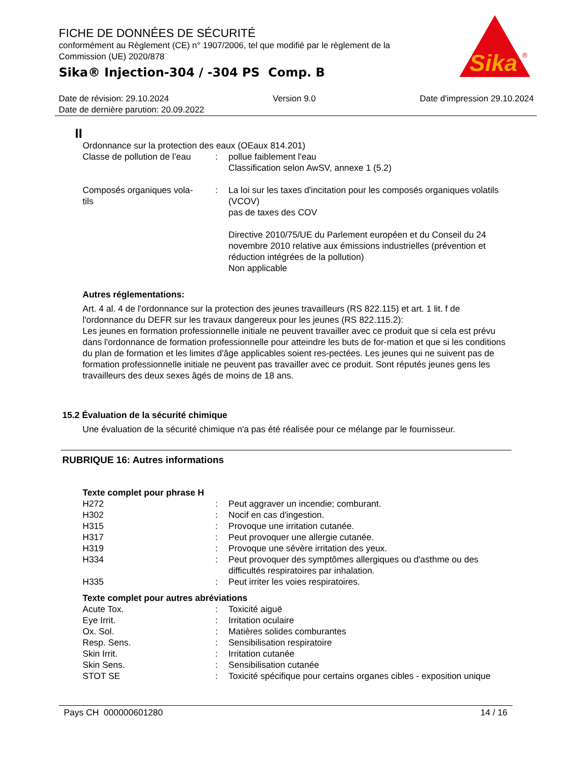FICHE DE DONNÉES DE SÉCURITÉ
conformément au Règlement (CE) n° 1907/2006, tel que modifié par le règlement de la Commission (UE) 2020/878
Sika® Injection-304 / -304 PS Comp. B
Sika
®
Date de révision: 29.10.2024 Version 9.0 Date d'impression 29.10.2024
Date de dernière parution: 20.09.2022
II
Ordonnance sur la protection des eaux (OEaux 814.201)
| Classe de pollution de l’eau | : | pollue faiblement l'eau Classification selon AwSV, annexe 1 (5.2) |
| Composés organiques vola- tils | : | La loi sur les taxes d'incitation pour les composés organiques volatils (VCOV) pas de taxes des COV Directive 2010/75/UE du Parlement européen et du Conseil du 24 novembre 2010 relative aux émissions industrielles (prévention et réduction intégrées de la pollution) Non applicable |
Autres réglementations:
Art. 4 al. 4 de l'ordonnance sur la protection des jeunes travailleurs (RS 822.115) et art. 1 lit. f de l'ordonnance du DEFR sur les travaux dangereux pour les jeunes (RS 822.115.2):
Les jeunes en formation professionnelle initiale ne peuvent travailler avec ce produit que si cela est prévu dans l'ordonnance de formation professionnelle pour atteindre les buts de for-mation et que si les conditions du plan de formation et les limites d'âge applicables soient res-pectées. Les jeunes qui ne suivent pas de formation professionnelle initiale ne peuvent pas travailler avec ce produit. Sont réputés jeunes gens les travailleurs des deux sexes âgés de moins de 18 ans.
15.2 Évaluation de la sécurité chimique
Une évaluation de la sécurité chimique n'a pas été réalisée pour ce mélange par le fournisseur.
RUBRIQUE 16: Autres informations
Texte complet pour phrase H
| H272 | : | Peut aggraver un incendie; comburant. |
| H302 | : | Nocif en cas d'ingestion. |
| H315 | : | Provoque une irritation cutanée. |
| H317 | : | Peut provoquer une allergie cutanée. |
| H319 | : | Provoque une sévère irritation des yeux. |
| H334 | : | Peut provoquer des symptômes allergiques ou d'asthme ou des difficultés respiratoires par inhalation. |
| H335 | : | Peut irriter les voies respiratoires. |
Texte complet pour autres abréviations
| Acute Tox. | : | Toxicité aiguë |
| Eye Irrit. | : | Irritation oculaire |
| Ox. Sol. | : | Matières solides comburantes |
| Resp. Sens. | : | Sensibilisation respiratoire |
| Skin Irrit. | : | Irritation cutanée |
| Skin Sens. | : | Sensibilisation cutanée |
| STOT SE | : | Toxicité spécifique pour certains organes cibles - exposition unique |
Pays CH 000000601280 14 / 16